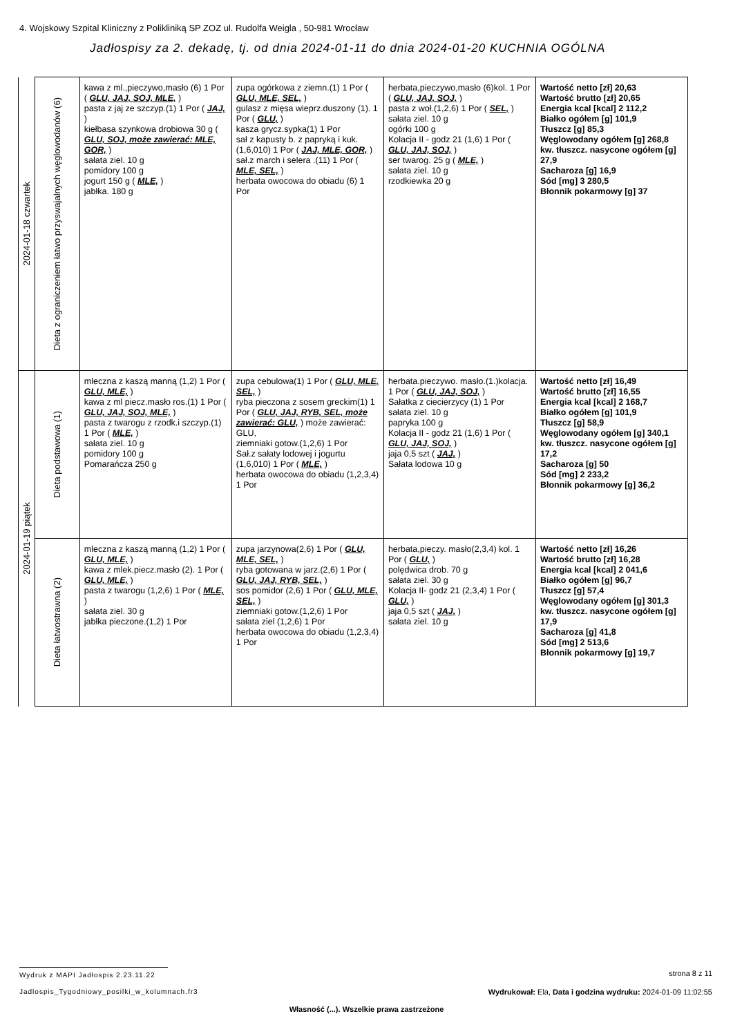4. Wojskowy Szpital Kliniczny z Polikliniką SP ZOZ ul. Rudolfa Weigla , 50-981 Wrocław
Jadłospisy za 2. dekadę, tj. od dnia 2024-01-11 do dnia 2024-01-20 KUCHNIA OGÓLNA
| 2024-01-18 czwartek | Dieta z ograniczeniem łatwo przyswajalnych węglowodanów (6) | kawa z ml.,pieczywo,masło (6) 1 Por ( GLU, JAJ, SOJ, MLE, ) pasta z jaj ze szczyp.(1) 1 Por ( JAJ, ) kiełbasa szynkowa drobiowa 30 g ( GLU, SOJ, może zawierać: MLE, GOR, ) sałata ziel. 10 g pomidory 100 g jogurt 150 g ( MLE, ) jabłka. 180 g | zupa ogórkowa z ziemn.(1) 1 Por ( GLU, MLE, SEL, ) gulasz z mięsa wieprz.duszony (1). 1 Por ( GLU, ) kasza grycz.sypka(1) 1 Por sał z kapusty b. z papryką i kuk.(1,6,010) 1 Por ( JAJ, MLE, GOR, ) sał.z march i selera .(11) 1 Por ( MLE, SEL, ) herbata owocowa do obiadu (6) 1 Por | herbata,pieczywo,masło (6)kol. 1 Por ( GLU, JAJ, SOJ, ) pasta z woł.(1,2,6) 1 Por ( SEL, ) sałata ziel. 10 g ogórki 100 g Kolacja II - godz 21 (1,6) 1 Por ( GLU, JAJ, SOJ, ) ser twarog. 25 g ( MLE, ) sałata ziel. 10 g rzodkiewka 20 g | Wartość netto [zł] 20,63 Wartość brutto [zł] 20,65 Energia kcal [kcal] 2 112,2 Białko ogółem [g] 101,9 Tłuszcz [g] 85,3 Węglowodany ogółem [g] 268,8 kw. tłuszcz. nasycone ogółem [g] 27,9 Sacharoza [g] 16,9 Sód [mg] 3 280,5 Błonnik pokarmowy [g] 37 |
| 2024-01-19 piątek | Dieta podstawowa (1) | mleczna z kaszą manną (1,2) 1 Por ( GLU, MLE, ) kawa z ml piecz.masło ros.(1) 1 Por ( GLU, JAJ, SOJ, MLE, ) pasta z twarogu z rzodk.i szczyp.(1) 1 Por ( MLE, ) sałata ziel. 10 g pomidory 100 g Pomarańcza 250 g | zupa cebulowa(1) 1 Por ( GLU, MLE, SEL, ) ryba pieczona z sosem greckim(1) 1 Por ( GLU, JAJ, RYB, SEL, może zawierać: GLU, ) może zawierać: GLU, ziemniaki gotow.(1,2,6) 1 Por Sał.z sałaty lodowej i jogurtu (1,6,010) 1 Por ( MLE, ) herbata owocowa do obiadu (1,2,3,4) 1 Por | herbata.pieczywo. masło.(1.)kolacja. 1 Por ( GLU, JAJ, SOJ, ) Sałatka z ciecierzycy (1) 1 Por sałata ziel. 10 g papryka 100 g Kolacja II - godz 21 (1,6) 1 Por ( GLU, JAJ, SOJ, ) jaja 0,5 szt ( JAJ, ) Sałata lodowa 10 g | Wartość netto [zł] 16,49 Wartość brutto [zł] 16,55 Energia kcal [kcal] 2 168,7 Białko ogółem [g] 101,9 Tłuszcz [g] 58,9 Węglowodany ogółem [g] 340,1 kw. tłuszcz. nasycone ogółem [g] 17,2 Sacharoza [g] 50 Sód [mg] 2 233,2 Błonnik pokarmowy [g] 36,2 |
| | Dieta łatwostrawna (2) | mleczna z kaszą manną (1,2) 1 Por ( GLU, MLE, ) kawa z mlek.piecz.masło (2). 1 Por ( GLU, MLE, ) pasta z twarogu (1,2,6) 1 Por ( MLE, ) sałata ziel. 30 g jabłka pieczone.(1,2) 1 Por | zupa jarzynowa(2,6) 1 Por ( GLU, MLE, SEL, ) ryba gotowana w jarz.(2,6) 1 Por ( GLU, JAJ, RYB, SEL, ) sos pomidor (2,6) 1 Por ( GLU, MLE, SEL, ) ziemniaki gotow.(1,2,6) 1 Por sałata ziel (1,2,6) 1 Por herbata owocowa do obiadu (1,2,3,4) 1 Por | herbata,pieczy. masło(2,3,4) kol. 1 Por ( GLU, ) polędwica drob. 70 g sałata ziel. 30 g Kolacja II- godz 21 (2,3,4) 1 Por ( GLU, ) jaja 0,5 szt ( JAJ, ) sałata ziel. 10 g | Wartość netto [zł] 16,26 Wartość brutto [zł] 16,28 Energia kcal [kcal] 2 041,6 Białko ogółem [g] 96,7 Tłuszcz [g] 57,4 Węglowodany ogółem [g] 301,3 kw. tłuszcz. nasycone ogółem [g] 17,9 Sacharoza [g] 41,8 Sód [mg] 2 513,6 Błonnik pokarmowy [g] 19,7 |
Wydruk z MAPI Jadłospis 2.23.11.22
strona 8 z 11
Jadlospis_Tygodniowy_posilki_w_kolumnach.fr3
Wydrukował: Ela, Data i godzina wydruku: 2024-01-09 11:02:55
Własność (...). Wszelkie prawa zastrzeżone